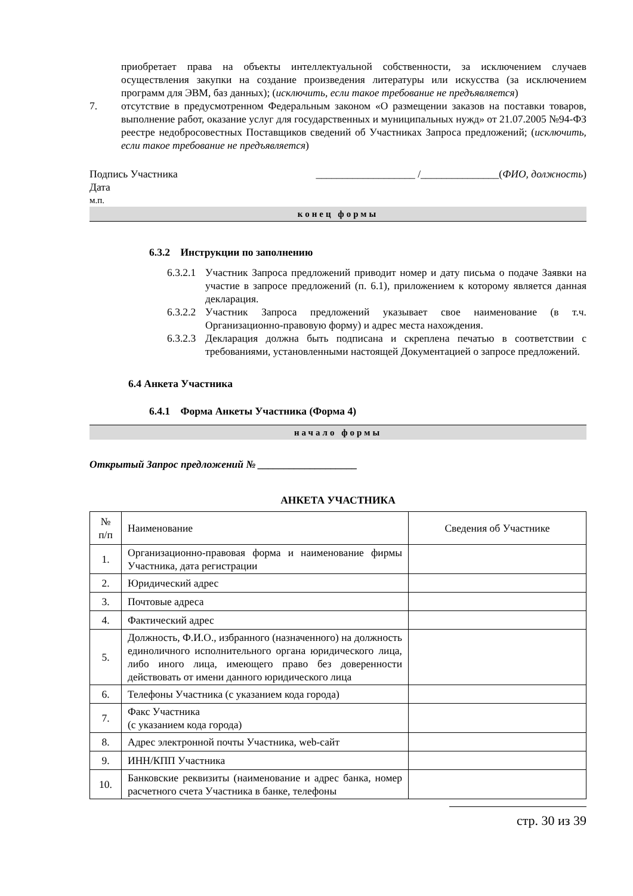приобретает права на объекты интеллектуальной собственности, за исключением случаев осуществления закупки на создание произведения литературы или искусства (за исключением программ для ЭВМ, баз данных); (исключить, если такое требование не предъявляется)
7. отсутствие в предусмотренном Федеральным законом «О размещении заказов на поставки товаров, выполнение работ, оказание услуг для государственных и муниципальных нужд» от 21.07.2005 №94-ФЗ реестре недобросовестных Поставщиков сведений об Участниках Запроса предложений; (исключить, если такое требование не предъявляется)
Подпись Участника ___________________ /_______________(ФИО, должность)
Дата
м.п.
конец формы
6.3.2 Инструкции по заполнению
6.3.2.1 Участник Запроса предложений приводит номер и дату письма о подаче Заявки на участие в запросе предложений (п. 6.1), приложением к которому является данная декларация.
6.3.2.2 Участник Запроса предложений указывает свое наименование (в т.ч. Организационно-правовую форму) и адрес места нахождения.
6.3.2.3 Декларация должна быть подписана и скреплена печатью в соответствии с требованиями, установленными настоящей Документацией о запросе предложений.
6.4 Анкета Участника
6.4.1 Форма Анкеты Участника (Форма 4)
начало формы
Открытый Запрос предложений № ___________________
АНКЕТА УЧАСТНИКА
| № п/п | Наименование | Сведения об Участнике |
| 1. | Организационно-правовая форма и наименование фирмы Участника, дата регистрации | |
| 2. | Юридический адрес | |
| 3. | Почтовые адреса | |
| 4. | Фактический адрес | |
| 5. | Должность, Ф.И.О., избранного (назначенного) на должность единоличного исполнительного органа юридического лица, либо иного лица, имеющего право без доверенности действовать от имени данного юридического лица | |
| 6. | Телефоны Участника (с указанием кода города) | |
| 7. | Факс Участника (с указанием кода города) | |
| 8. | Адрес электронной почты Участника, web-сайт | |
| 9. | ИНН/КПП Участника | |
| 10. | Банковские реквизиты (наименование и адрес банка, номер расчетного счета Участника в банке, телефоны | |
стр. 30 из 39